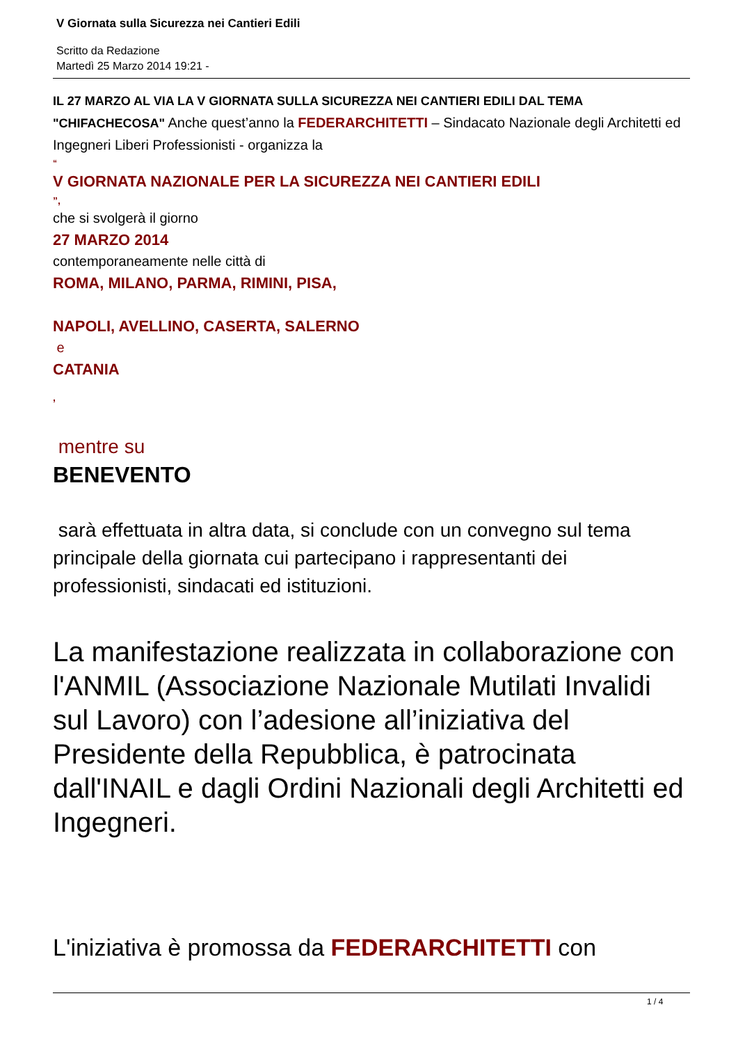V Giornata sulla Sicurezza nei Cantieri Edili
Scritto da Redazione
Martedì 25 Marzo 2014 19:21 -
IL 27 MARZO AL VIA LA V GIORNATA SULLA SICUREZZA NEI CANTIERI EDILI DAL TEMA "CHIFACHECOSA" Anche quest’anno la FEDERARCHITETTI – Sindacato Nazionale degli Architetti ed Ingegneri Liberi Professionisti - organizza la
“
V GIORNATA NAZIONALE PER LA SICUREZZA NEI CANTIERI EDILI
”,
che si svolgerà il giorno
27 MARZO 2014
contemporaneamente nelle città di
ROMA, MILANO, PARMA, RIMINI, PISA,
NAPOLI, AVELLINO, CASERTA, SALERNO
e
CATANIA
,
mentre su
BENEVENTO
sarà effettuata in altra data, si conclude con un convegno sul tema principale della giornata cui partecipano i rappresentanti dei professionisti, sindacati ed istituzioni.
La manifestazione realizzata in collaborazione con l'ANMIL (Associazione Nazionale Mutilati Invalidi sul Lavoro) con l’adesione all’iniziativa del Presidente della Repubblica, è patrocinata dall'INAIL e dagli Ordini Nazionali degli Architetti ed Ingegneri.
L'iniziativa è promossa da FEDERARCHITETTI con
1 / 4